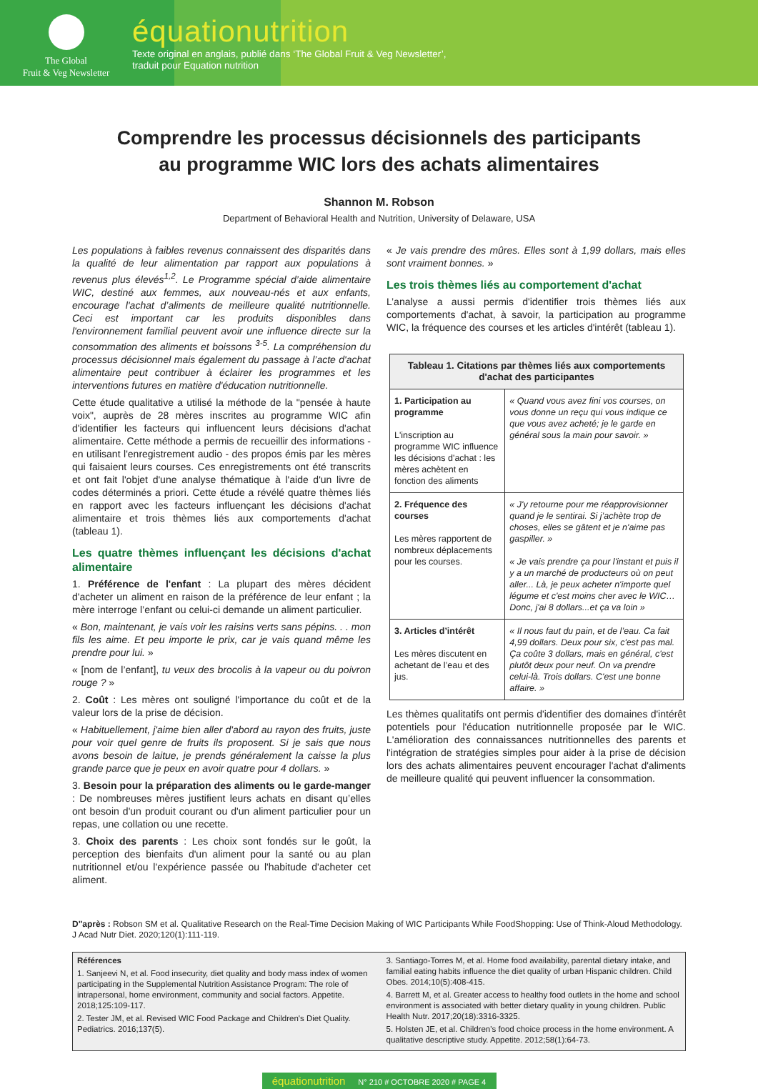The Global
Fruit & Veg Newsletter
équationutrition
Texte original en anglais, publié dans ‘The Global Fruit & Veg Newsletter’,
traduit pour Equation nutrition
Comprendre les processus décisionnels des participants
au programme WIC lors des achats alimentaires
Shannon M. Robson
Department of Behavioral Health and Nutrition, University of Delaware, USA
Les populations à faibles revenus connaissent des disparités dans la qualité de leur alimentation par rapport aux populations à revenus plus élevés<sup>1,2</sup>. Le Programme spécial d’aide alimentaire WIC, destiné aux femmes, aux nouveau-nés et aux enfants, encourage l'achat d’aliments de meilleure qualité nutritionnelle. Ceci est important car les produits disponibles dans l'environnement familial peuvent avoir une influence directe sur la consommation des aliments et boissons <sup>3-5</sup>. La compréhension du processus décisionnel mais également du passage à l’acte d'achat alimentaire peut contribuer à éclairer les programmes et les interventions futures en matière d'éducation nutritionnelle.
Cette étude qualitative a utilisé la méthode de la "pensée à haute voix", auprès de 28 mères inscrites au programme WIC afin d'identifier les facteurs qui influencent leurs décisions d'achat alimentaire. Cette méthode a permis de recueillir des informations - en utilisant l'enregistrement audio - des propos émis par les mères qui faisaient leurs courses. Ces enregistrements ont été transcrits et ont fait l'objet d'une analyse thématique à l'aide d'un livre de codes déterminés a priori. Cette étude a révélé quatre thèmes liés en rapport avec les facteurs influençant les décisions d'achat alimentaire et trois thèmes liés aux comportements d'achat (tableau 1).
Les quatre thèmes influençant les décisions d'achat alimentaire
1. Préférence de l'enfant : La plupart des mères décident d'acheter un aliment en raison de la préférence de leur enfant ; la mère interroge l’enfant ou celui-ci demande un aliment particulier.
« Bon, maintenant, je vais voir les raisins verts sans pépins. . . mon fils les aime. Et peu importe le prix, car je vais quand même les prendre pour lui. »
« [nom de l’enfant], tu veux des brocolis à la vapeur ou du poivron rouge ? »
2. Coût : Les mères ont souligné l'importance du coût et de la valeur lors de la prise de décision.
« Habituellement, j'aime bien aller d'abord au rayon des fruits, juste pour voir quel genre de fruits ils proposent. Si je sais que nous avons besoin de laitue, je prends généralement la caisse la plus grande parce que je peux en avoir quatre pour 4 dollars. »
3. Besoin pour la préparation des aliments ou le garde-manger : De nombreuses mères justifient leurs achats en disant qu’elles ont besoin d'un produit courant ou d'un aliment particulier pour un repas, une collation ou une recette.
3. Choix des parents : Les choix sont fondés sur le goût, la perception des bienfaits d'un aliment pour la santé ou au plan nutritionnel et/ou l'expérience passée ou l'habitude d'acheter cet aliment.
« Je vais prendre des mûres. Elles sont à 1,99 dollars, mais elles sont vraiment bonnes. »
Les trois thèmes liés au comportement d'achat
L’analyse a aussi permis d'identifier trois thèmes liés aux comportements d'achat, à savoir, la participation au programme WIC, la fréquence des courses et les articles d'intérêt (tableau 1).
| Tableau 1. Citations par thèmes liés aux comportements d'achat des participantes | |
| --- | --- |
| 1. Participation au programme L'inscription au programme WIC influence les décisions d'achat : les mères achètent en fonction des aliments | « Quand vous avez fini vos courses, on vous donne un reçu qui vous indique ce que vous avez acheté; je le garde en général sous la main pour savoir. » |
| 2. Fréquence des courses Les mères rapportent de nombreux déplacements pour les courses. | « J'y retourne pour me réapprovisionner quand je le sentirai. Si j’achète trop de choses, elles se gâtent et je n'aime pas gaspiller. » « Je vais prendre ça pour l'instant et puis il y a un marché de producteurs où on peut aller... Là, je peux acheter n'importe quel légume et c'est moins cher avec le WIC… Donc, j'ai 8 dollars...et ça va loin » |
| 3. Articles d’intérêt Les mères discutent en achetant de l’eau et des jus. | « Il nous faut du pain, et de l’eau. Ca fait 4,99 dollars. Deux pour six, c'est pas mal. Ça coûte 3 dollars, mais en général, c'est plutôt deux pour neuf. On va prendre celui-là. Trois dollars. C'est une bonne affaire. » |
Les thèmes qualitatifs ont permis d'identifier des domaines d'intérêt potentiels pour l'éducation nutritionnelle proposée par le WIC. L'amélioration des connaissances nutritionnelles des parents et l'intégration de stratégies simples pour aider à la prise de décision lors des achats alimentaires peuvent encourager l'achat d'aliments de meilleure qualité qui peuvent influencer la consommation.
D"après : Robson SM et al. Qualitative Research on the Real-Time Decision Making of WIC Participants While FoodShopping: Use of Think-Aloud Methodology. J Acad Nutr Diet. 2020;120(1):111-119.
Références
1. Sanjeevi N, et al. Food insecurity, diet quality and body mass index of women participating in the Supplemental Nutrition Assistance Program: The role of intrapersonal, home environment, community and social factors. Appetite. 2018;125:109-117.
2. Tester JM, et al. Revised WIC Food Package and Children's Diet Quality. Pediatrics. 2016;137(5).
3. Santiago-Torres M, et al. Home food availability, parental dietary intake, and familial eating habits influence the diet quality of urban Hispanic children. Child Obes. 2014;10(5):408-415.
4. Barrett M, et al. Greater access to healthy food outlets in the home and school environment is associated with better dietary quality in young children. Public Health Nutr. 2017;20(18):3316-3325.
5. Holsten JE, et al. Children's food choice process in the home environment. A qualitative descriptive study. Appetite. 2012;58(1):64-73.
équationutrition N° 210 # OCTOBRE 2020 # PAGE 4